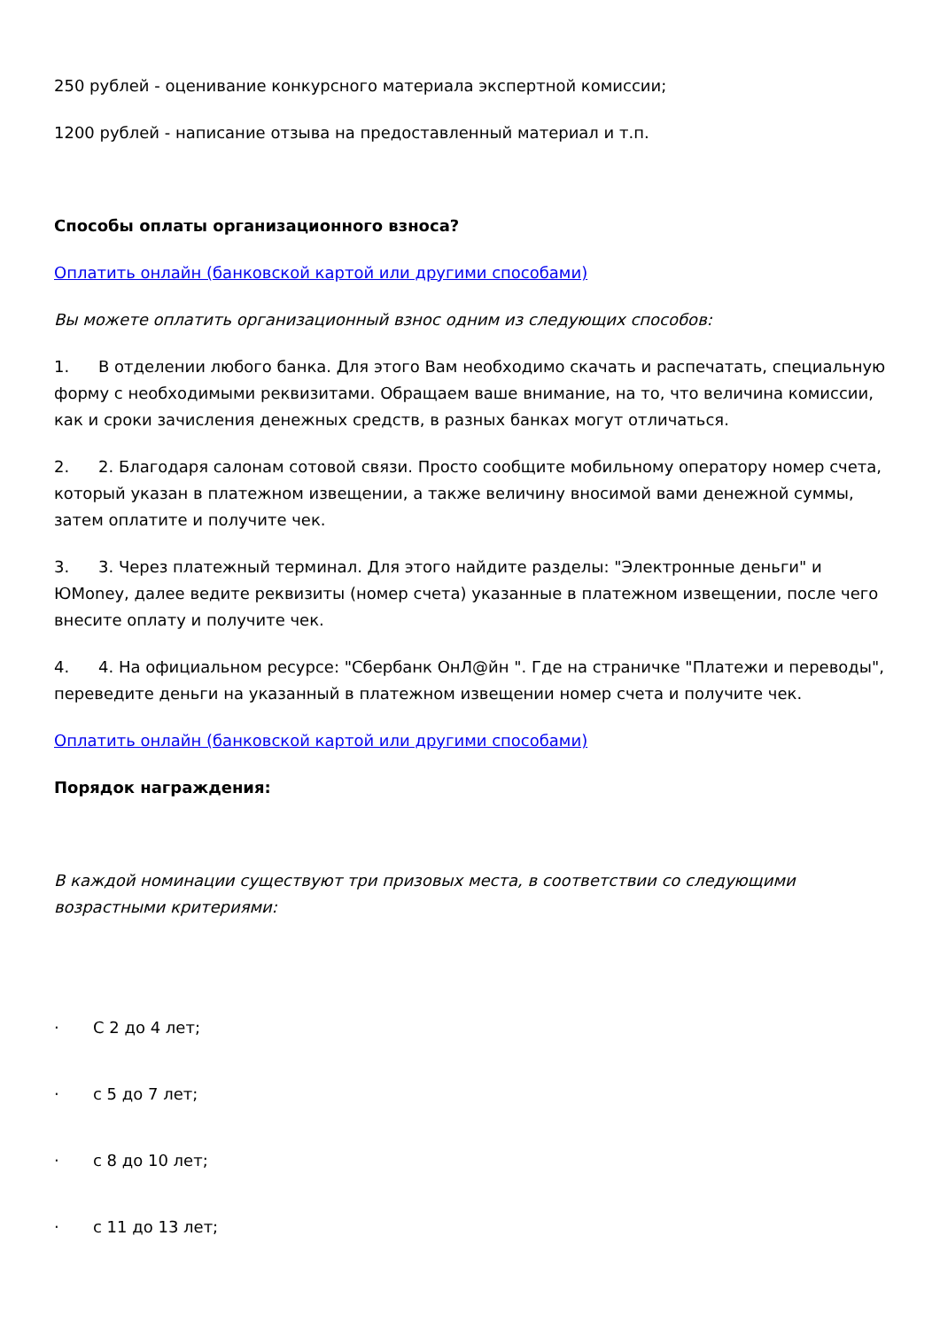250 рублей - оценивание конкурсного материала экспертной комиссии;
1200 рублей - написание отзыва на предоставленный материал и т.п.
Способы оплаты организационного взноса?
Оплатить онлайн (банковской картой или другими способами)
Вы можете оплатить организационный взнос одним из следующих способов:
1. В отделении любого банка. Для этого Вам необходимо скачать и распечатать, специальную форму с необходимыми реквизитами. Обращаем ваше внимание, на то, что величина комиссии, как и сроки зачисления денежных средств, в разных банках могут отличаться.
2. 2. Благодаря салонам сотовой связи. Просто сообщите мобильному оператору номер счета, который указан в платежном извещении, а также величину вносимой вами денежной суммы, затем оплатите и получите чек.
3. 3. Через платежный терминал. Для этого найдите разделы: "Электронные деньги" и ЮMoney, далее ведите реквизиты (номер счета) указанные в платежном извещении, после чего внесите оплату и получите чек.
4. 4. На официальном ресурсе: "Сбербанк ОнЛ@йн ". Где на страничке "Платежи и переводы", переведите деньги на указанный в платежном извещении номер счета и получите чек.
Оплатить онлайн (банковской картой или другими способами)
Порядок награждения:
В каждой номинации существуют три призовых места, в соответствии со следующими возрастными критериями:
· С 2 до 4 лет;
· с 5 до 7 лет;
· с 8 до 10 лет;
· с 11 до 13 лет;